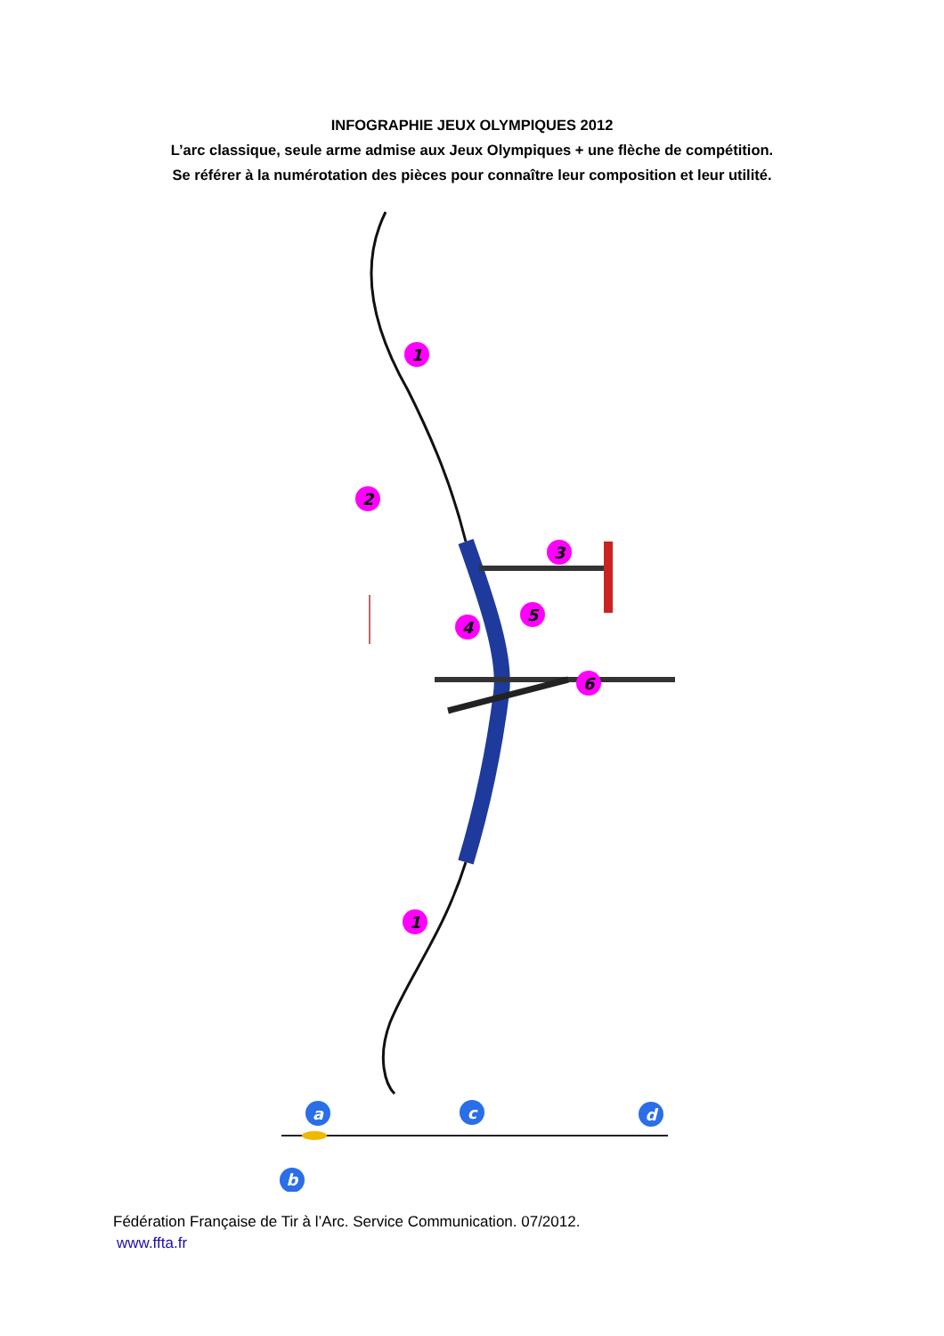INFOGRAPHIE JEUX OLYMPIQUES 2012
L’arc classique, seule arme admise aux Jeux Olympiques + une flèche de compétition.
Se référer à la numérotation des pièces pour connaître leur composition et leur utilité.
1
2
3
4
5
6
1
a
b
c
d
Fédération Française de Tir à l’Arc. Service Communication. 07/2012.
www.ffta.fr